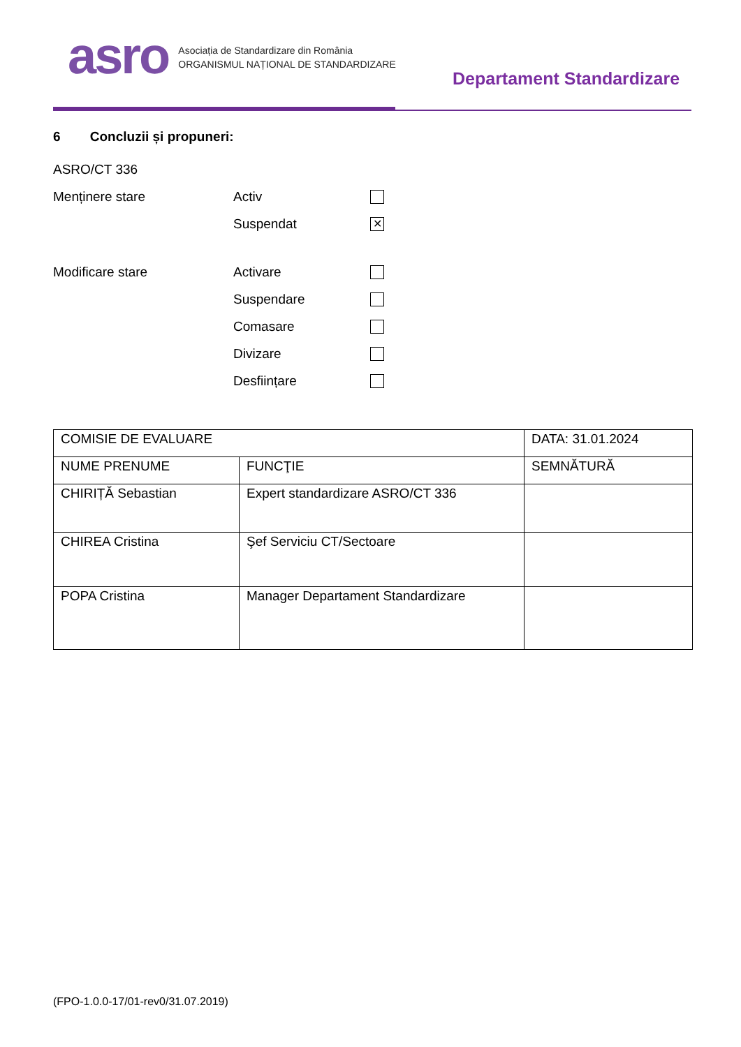asro
Asociația de Standardizare din România
ORGANISMUL NAȚIONAL DE STANDARDIZARE
Departament Standardizare
6 Concluzii și propuneri:
ASRO/CT 336
Menținere stare Activ
Suspendat ✕
Modificare stare Activare
Suspendare
Comasare
Divizare
Desființare
| COMISIE DE EVALUARE | | DATA: 31.01.2024 |
| NUME PRENUME | FUNCŢIE | SEMNĂTURĂ |
| CHIRIȚĂ Sebastian | Expert standardizare ASRO/CT 336 | |
| CHIREA Cristina | Şef Serviciu CT/Sectoare | |
| POPA Cristina | Manager Departament Standardizare | |
(FPO-1.0.0-17/01-rev0/31.07.2019)